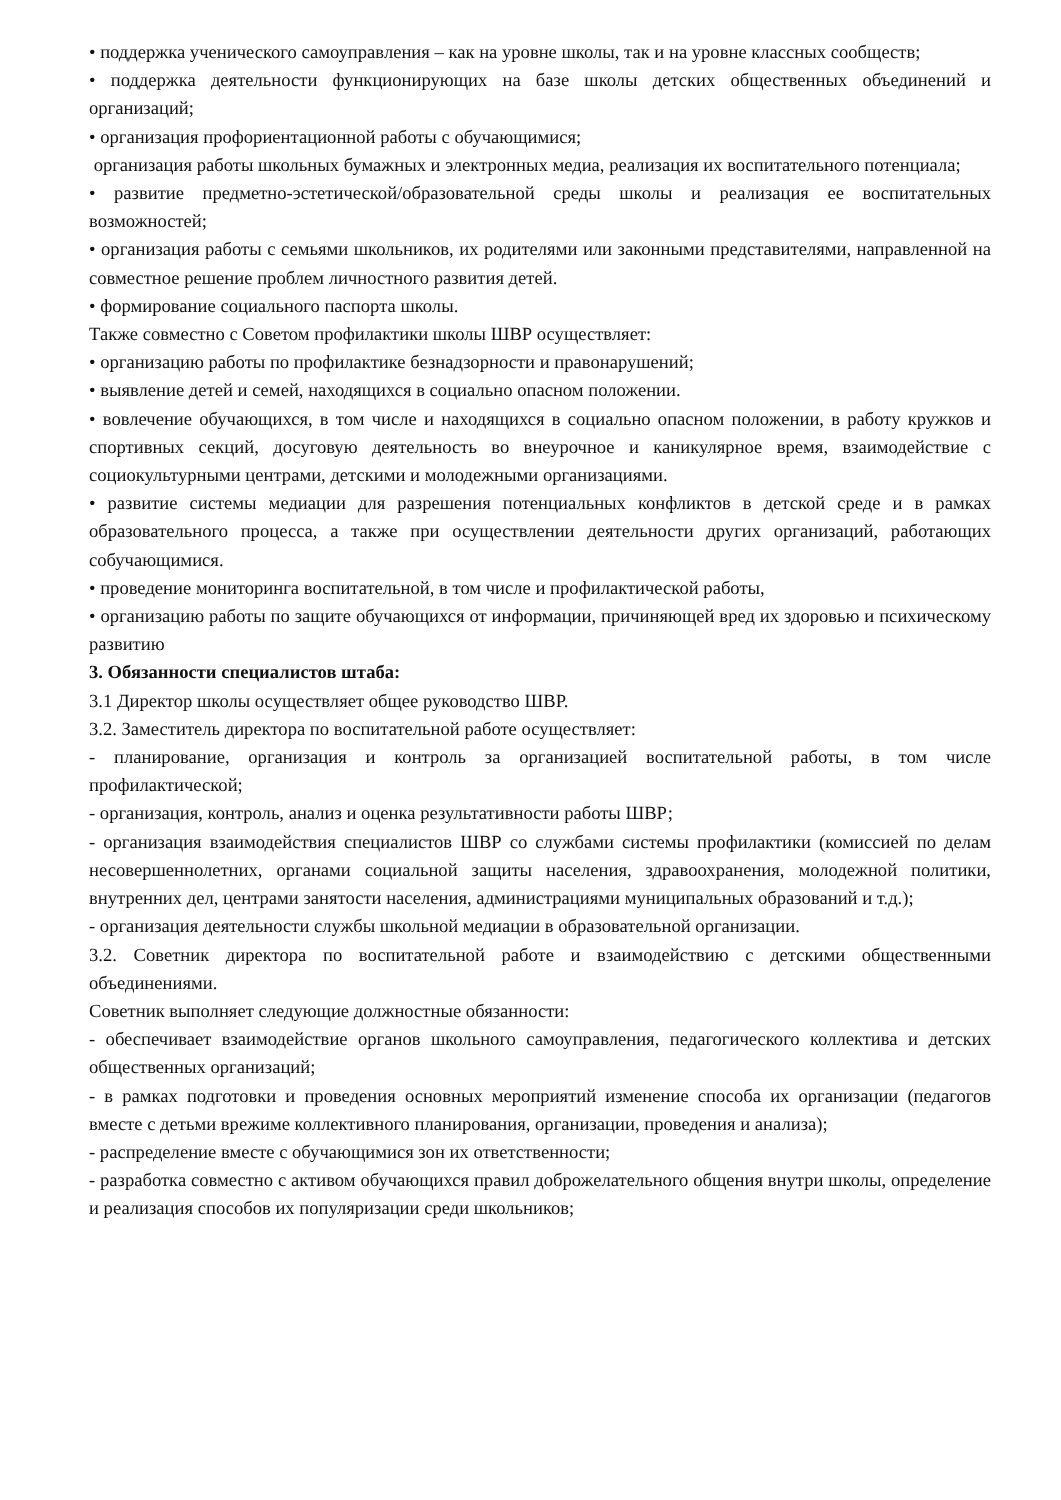• поддержка ученического самоуправления – как на уровне школы, так и на уровне классных сообществ;
• поддержка деятельности функционирующих на базе школы детских общественных объединений и организаций;
• организация профориентационной работы с обучающимися;
организация работы школьных бумажных и электронных медиа, реализация их воспитательного потенциала;
• развитие предметно-эстетической/образовательной среды школы и реализация ее воспитательных возможностей;
• организация работы с семьями школьников, их родителями или законными представителями, направленной на совместное решение проблем личностного развития детей.
• формирование социального паспорта школы.
Также совместно с Советом профилактики школы ШВР осуществляет:
• организацию работы по профилактике безнадзорности и правонарушений;
• выявление детей и семей, находящихся в социально опасном положении.
• вовлечение обучающихся, в том числе и находящихся в социально опасном положении, в работу кружков и спортивных секций, досуговую деятельность во внеурочное и каникулярное время, взаимодействие с социокультурными центрами, детскими и молодежными организациями.
• развитие системы медиации для разрешения потенциальных конфликтов в детской среде и в рамках образовательного процесса, а также при осуществлении деятельности других организаций, работающих собучающимися.
• проведение мониторинга воспитательной, в том числе и профилактической работы,
• организацию работы по защите обучающихся от информации, причиняющей вред их здоровью и психическому развитию
3. Обязанности специалистов штаба:
3.1 Директор школы осуществляет общее руководство ШВР.
3.2. Заместитель директора по воспитательной работе осуществляет:
- планирование, организация и контроль за организацией воспитательной работы, в том числе профилактической;
- организация, контроль, анализ и оценка результативности работы ШВР;
- организация взаимодействия специалистов ШВР со службами системы профилактики (комиссией по делам несовершеннолетних, органами социальной защиты населения, здравоохранения, молодежной политики, внутренних дел, центрами занятости населения, администрациями муниципальных образований и т.д.);
- организация деятельности службы школьной медиации в образовательной организации.
3.2. Советник директора по воспитательной работе и взаимодействию с детскими общественными объединениями.
Советник выполняет следующие должностные обязанности:
- обеспечивает взаимодействие органов школьного самоуправления, педагогического коллектива и детских общественных организаций;
- в рамках подготовки и проведения основных мероприятий изменение способа их организации (педагогов вместе с детьми врежиме коллективного планирования, организации, проведения и анализа);
- распределение вместе с обучающимися зон их ответственности;
- разработка совместно с активом обучающихся правил доброжелательного общения внутри школы, определение и реализация способов их популяризации среди школьников;